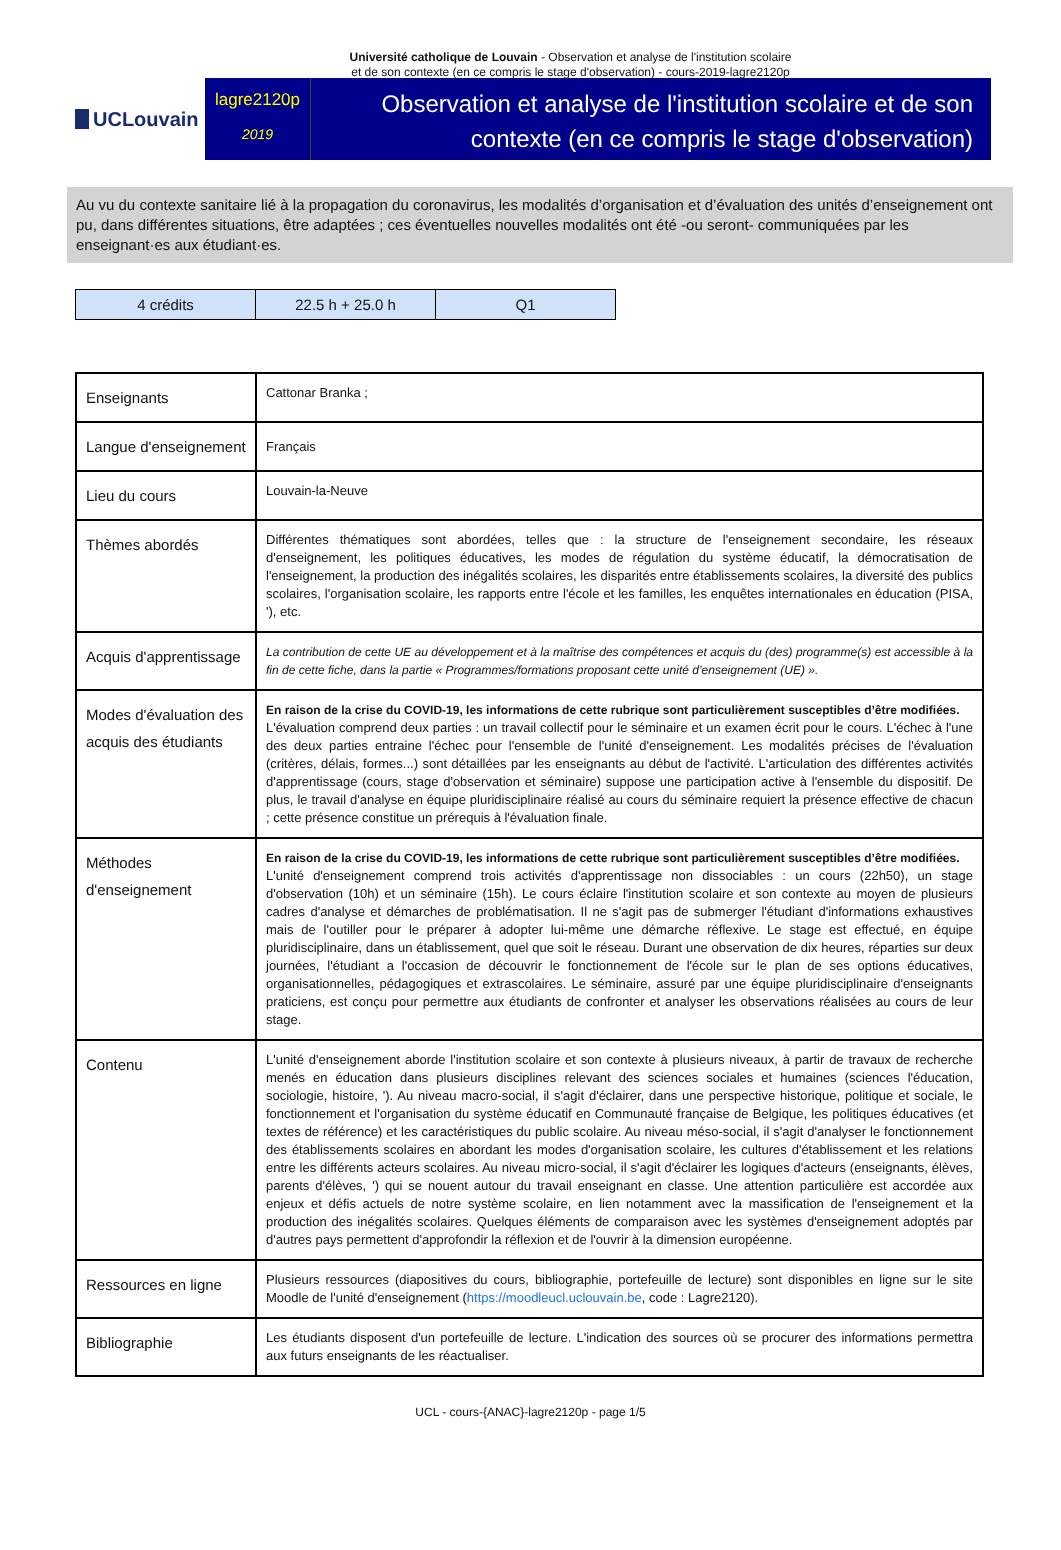Université catholique de Louvain - Observation et analyse de l'institution scolaire
et de son contexte (en ce compris le stage d'observation) - cours-2019-lagre2120p
UCLouvain
lagre2120p
2019
Observation et analyse de l'institution scolaire et de son contexte (en ce compris le stage d'observation)
Au vu du contexte sanitaire lié à la propagation du coronavirus, les modalités d’organisation et d’évaluation des unités d’enseignement ont pu, dans différentes situations, être adaptées ; ces éventuelles nouvelles modalités ont été -ou seront- communiquées par les enseignant·es aux étudiant·es.
| 4 crédits | 22.5 h + 25.0 h | Q1 |
| Enseignants | Cattonar Branka ; |
| Langue d'enseignement | Français |
| Lieu du cours | Louvain-la-Neuve |
| Thèmes abordés | Différentes thématiques sont abordées, telles que : la structure de l'enseignement secondaire, les réseaux d'enseignement, les politiques éducatives, les modes de régulation du système éducatif, la démocratisation de l'enseignement, la production des inégalités scolaires, les disparités entre établissements scolaires, la diversité des publics scolaires, l'organisation scolaire, les rapports entre l'école et les familles, les enquêtes internationales en éducation (PISA, '), etc. |
| Acquis d'apprentissage | La contribution de cette UE au développement et à la maîtrise des compétences et acquis du (des) programme(s) est accessible à la fin de cette fiche, dans la partie « Programmes/formations proposant cette unité d’enseignement (UE) ». |
| Modes d'évaluation des acquis des étudiants | En raison de la crise du COVID-19, les informations de cette rubrique sont particulièrement susceptibles d’être modifiées. L'évaluation comprend deux parties : un travail collectif pour le séminaire et un examen écrit pour le cours. L'échec à l'une des deux parties entraine l'échec pour l'ensemble de l'unité d'enseignement. Les modalités précises de l'évaluation (critères, délais, formes...) sont détaillées par les enseignants au début de l'activité. L'articulation des différentes activités d'apprentissage (cours, stage d'observation et séminaire) suppose une participation active à l'ensemble du dispositif. De plus, le travail d'analyse en équipe pluridisciplinaire réalisé au cours du séminaire requiert la présence effective de chacun ; cette présence constitue un prérequis à l'évaluation finale. |
| Méthodes d'enseignement | En raison de la crise du COVID-19, les informations de cette rubrique sont particulièrement susceptibles d’être modifiées. L'unité d'enseignement comprend trois activités d'apprentissage non dissociables : un cours (22h50), un stage d'observation (10h) et un séminaire (15h). Le cours éclaire l'institution scolaire et son contexte au moyen de plusieurs cadres d'analyse et démarches de problématisation. Il ne s'agit pas de submerger l'étudiant d'informations exhaustives mais de l'outiller pour le préparer à adopter lui-même une démarche réflexive. Le stage est effectué, en équipe pluridisciplinaire, dans un établissement, quel que soit le réseau. Durant une observation de dix heures, réparties sur deux journées, l'étudiant a l'occasion de découvrir le fonctionnement de l'école sur le plan de ses options éducatives, organisationnelles, pédagogiques et extrascolaires. Le séminaire, assuré par une équipe pluridisciplinaire d'enseignants praticiens, est conçu pour permettre aux étudiants de confronter et analyser les observations réalisées au cours de leur stage. |
| Contenu | L'unité d'enseignement aborde l'institution scolaire et son contexte à plusieurs niveaux, à partir de travaux de recherche menés en éducation dans plusieurs disciplines relevant des sciences sociales et humaines (sciences l'éducation, sociologie, histoire, '). Au niveau macro-social, il s'agit d'éclairer, dans une perspective historique, politique et sociale, le fonctionnement et l'organisation du système éducatif en Communauté française de Belgique, les politiques éducatives (et textes de référence) et les caractéristiques du public scolaire. Au niveau méso-social, il s'agit d'analyser le fonctionnement des établissements scolaires en abordant les modes d'organisation scolaire, les cultures d'établissement et les relations entre les différents acteurs scolaires. Au niveau micro-social, il s'agit d'éclairer les logiques d'acteurs (enseignants, élèves, parents d'élèves, ') qui se nouent autour du travail enseignant en classe. Une attention particulière est accordée aux enjeux et défis actuels de notre système scolaire, en lien notamment avec la massification de l'enseignement et la production des inégalités scolaires. Quelques éléments de comparaison avec les systèmes d'enseignement adoptés par d'autres pays permettent d'approfondir la réflexion et de l'ouvrir à la dimension européenne. |
| Ressources en ligne | Plusieurs ressources (diapositives du cours, bibliographie, portefeuille de lecture) sont disponibles en ligne sur le site Moodle de l'unité d'enseignement ( https://moodleucl.uclouvain.be , code : Lagre2120). |
| Bibliographie | Les étudiants disposent d'un portefeuille de lecture. L'indication des sources où se procurer des informations permettra aux futurs enseignants de les réactualiser. |
UCL - cours-{ANAC}-lagre2120p - page 1/5